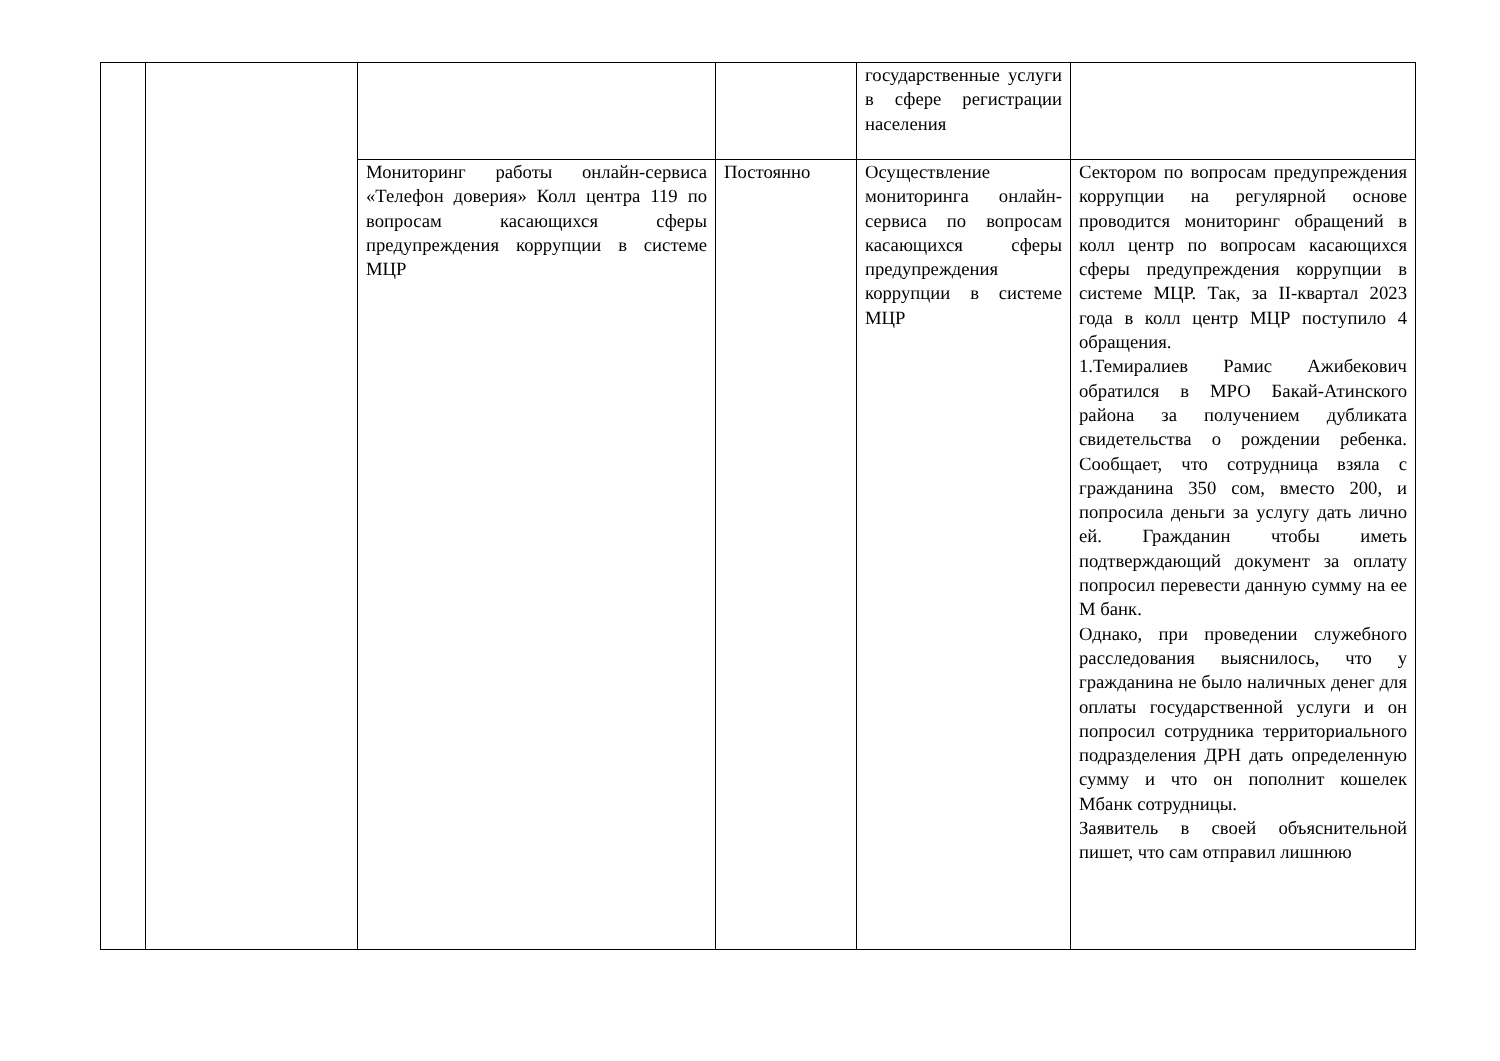| | | | | государственные услуги в сфере регистрации населения | |
| | | Мониторинг работы онлайн-сервиса «Телефон доверия» Колл центра 119 по вопросам касающихся сферы предупреждения коррупции в системе МЦР | Постоянно | Осуществление мониторинга онлайн-сервиса по вопросам касающихся сферы предупреждения коррупции в системе МЦР | Сектором по вопросам предупреждения коррупции на регулярной основе проводится мониторинг обращений в колл центр по вопросам касающихся сферы предупреждения коррупции в системе МЦР. Так, за II-квартал 2023 года в колл центр МЦР поступило 4 обращения. 1.Темиралиев Рамис Ажибекович обратился в МРО Бакай-Атинского района за получением дубликата свидетельства о рождении ребенка. Сообщает, что сотрудница взяла с гражданина 350 сом, вместо 200, и попросила деньги за услугу дать лично ей. Гражданин чтобы иметь подтверждающий документ за оплату попросил перевести данную сумму на ее М банк. Однако, при проведении служебного расследования выяснилось, что у гражданина не было наличных денег для оплаты государственной услуги и он попросил сотрудника территориального подразделения ДРН дать определенную сумму и что он пополнит кошелек Мбанк сотрудницы. Заявитель в своей объяснительной пишет, что сам отправил лишнюю |